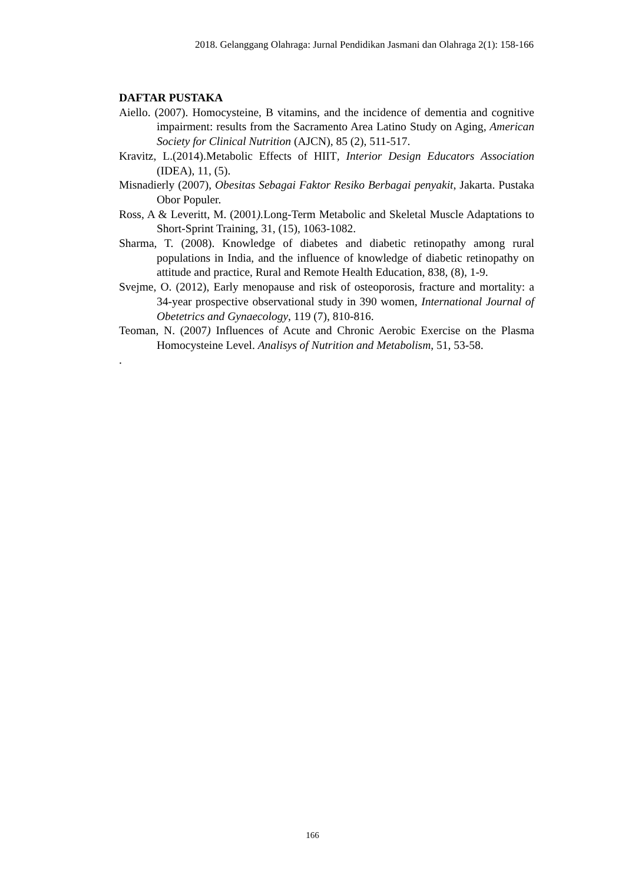2018. Gelanggang Olahraga: Jurnal Pendidikan Jasmani dan Olahraga 2(1): 158-166
DAFTAR PUSTAKA
Aiello. (2007). Homocysteine, B vitamins, and the incidence of dementia and cognitive impairment: results from the Sacramento Area Latino Study on Aging, American Society for Clinical Nutrition (AJCN), 85 (2), 511-517.
Kravitz, L.(2014).Metabolic Effects of HIIT, Interior Design Educators Association (IDEA), 11, (5).
Misnadierly (2007), Obesitas Sebagai Faktor Resiko Berbagai penyakit, Jakarta. Pustaka Obor Populer.
Ross, A & Leveritt, M. (2001). Long-Term Metabolic and Skeletal Muscle Adaptations to Short-Sprint Training, 31, (15), 1063-1082.
Sharma, T. (2008). Knowledge of diabetes and diabetic retinopathy among rural populations in India, and the influence of knowledge of diabetic retinopathy on attitude and practice, Rural and Remote Health Education, 838, (8), 1-9.
Svejme, O. (2012), Early menopause and risk of osteoporosis, fracture and mortality: a 34-year prospective observational study in 390 women, International Journal of Obetetrics and Gynaecology, 119 (7), 810-816.
Teoman, N. (2007) Influences of Acute and Chronic Aerobic Exercise on the Plasma Homocysteine Level. Analisys of Nutrition and Metabolism, 51, 53-58.
.
166